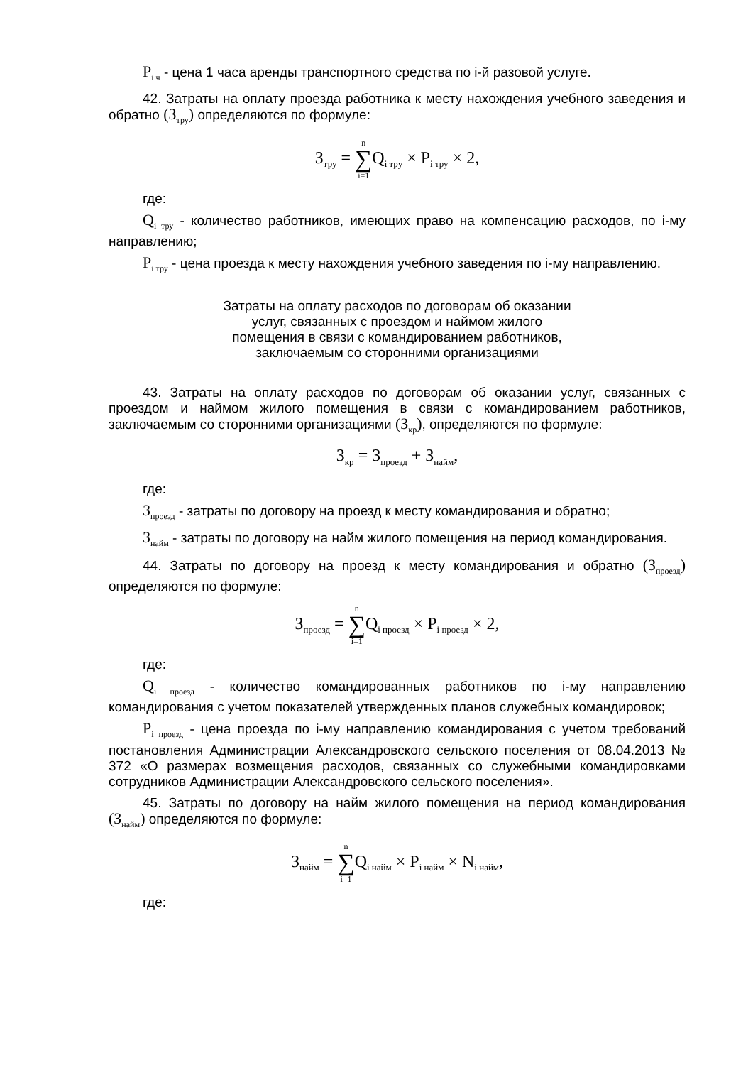P<sub>i ч</sub> - цена 1 часа аренды транспортного средства по i-й разовой услуге.
42. Затраты на оплату проезда работника к месту нахождения учебного заведения и обратно (З<sub>тру</sub>) определяются по формуле:
З<sub>тру</sub> = n ∑ i=1 Q<sub>i тру</sub> × P<sub>i тру</sub> × 2,
где:
Q<sub>i тру</sub> - количество работников, имеющих право на компенсацию расходов, по i-му направлению;
P<sub>i тру</sub> - цена проезда к месту нахождения учебного заведения по i-му направлению.
Затраты на оплату расходов по договорам об оказании
услуг, связанных с проездом и наймом жилого
помещения в связи с командированием работников,
заключаемым со сторонними организациями
43. Затраты на оплату расходов по договорам об оказании услуг, связанных с проездом и наймом жилого помещения в связи с командированием работников, заключаемым со сторонними организациями (З<sub>кр</sub>), определяются по формуле:
З<sub>кр</sub> = З<sub>проезд</sub> + З<sub>найм</sub>,
где:
З<sub>проезд</sub> - затраты по договору на проезд к месту командирования и обратно;
З<sub>найм</sub> - затраты по договору на найм жилого помещения на период командирования.
44. Затраты по договору на проезд к месту командирования и обратно (З<sub>проезд</sub>) определяются по формуле:
З<sub>проезд</sub> = n ∑ i=1 Q<sub>i проезд</sub> × P<sub>i проезд</sub> × 2,
где:
Q<sub>i проезд</sub> - количество командированных работников по i-му направлению командирования с учетом показателей утвержденных планов служебных командировок;
P<sub>i проезд</sub> - цена проезда по i-му направлению командирования с учетом требований постановления Администрации Александровского сельского поселения от 08.04.2013 № 372 «О размерах возмещения расходов, связанных со служебными командировками сотрудников Администрации Александровского сельского поселения».
45. Затраты по договору на найм жилого помещения на период командирования (З<sub>найм</sub>) определяются по формуле:
З<sub>найм</sub> = n ∑ i=1 Q<sub>i найм</sub> × P<sub>i найм</sub> × N<sub>i найм</sub>,
где: